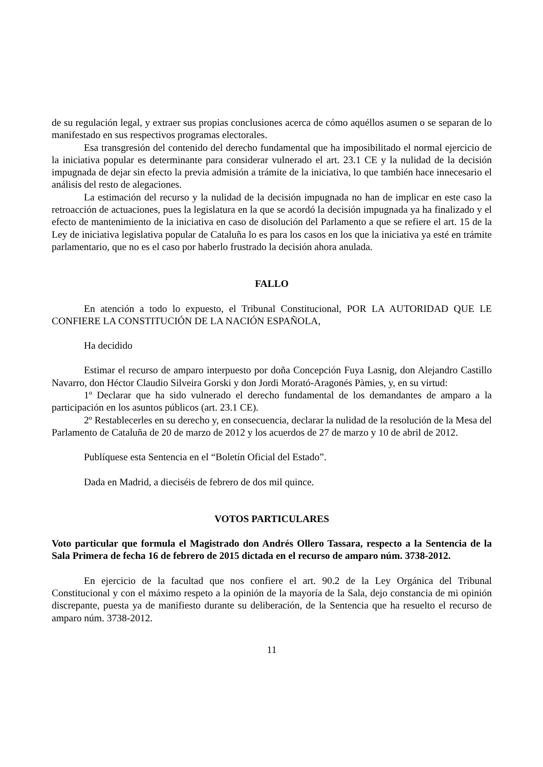de su regulación legal, y extraer sus propias conclusiones acerca de cómo aquéllos asumen o se separan de lo manifestado en sus respectivos programas electorales.
Esa transgresión del contenido del derecho fundamental que ha imposibilitado el normal ejercicio de la iniciativa popular es determinante para considerar vulnerado el art. 23.1 CE y la nulidad de la decisión impugnada de dejar sin efecto la previa admisión a trámite de la iniciativa, lo que también hace innecesario el análisis del resto de alegaciones.
La estimación del recurso y la nulidad de la decisión impugnada no han de implicar en este caso la retroacción de actuaciones, pues la legislatura en la que se acordó la decisión impugnada ya ha finalizado y el efecto de mantenimiento de la iniciativa en caso de disolución del Parlamento a que se refiere el art. 15 de la Ley de iniciativa legislativa popular de Cataluña lo es para los casos en los que la iniciativa ya esté en trámite parlamentario, que no es el caso por haberlo frustrado la decisión ahora anulada.
FALLO
En atención a todo lo expuesto, el Tribunal Constitucional, POR LA AUTORIDAD QUE LE CONFIERE LA CONSTITUCIÓN DE LA NACIÓN ESPAÑOLA,
Ha decidido
Estimar el recurso de amparo interpuesto por doña Concepción Fuya Lasnig, don Alejandro Castillo Navarro, don Héctor Claudio Silveira Gorski y don Jordi Morató-Aragonés Pàmies, y, en su virtud:
1º Declarar que ha sido vulnerado el derecho fundamental de los demandantes de amparo a la participación en los asuntos públicos (art. 23.1 CE).
2º Restablecerles en su derecho y, en consecuencia, declarar la nulidad de la resolución de la Mesa del Parlamento de Cataluña de 20 de marzo de 2012 y los acuerdos de 27 de marzo y 10 de abril de 2012.
Publíquese esta Sentencia en el “Boletín Oficial del Estado”.
Dada en Madrid, a dieciséis de febrero de dos mil quince.
VOTOS PARTICULARES
Voto particular que formula el Magistrado don Andrés Ollero Tassara, respecto a la Sentencia de la Sala Primera de fecha 16 de febrero de 2015 dictada en el recurso de amparo núm. 3738-2012.
En ejercicio de la facultad que nos confiere el art. 90.2 de la Ley Orgánica del Tribunal Constitucional y con el máximo respeto a la opinión de la mayoría de la Sala, dejo constancia de mi opinión discrepante, puesta ya de manifiesto durante su deliberación, de la Sentencia que ha resuelto el recurso de amparo núm. 3738-2012.
11